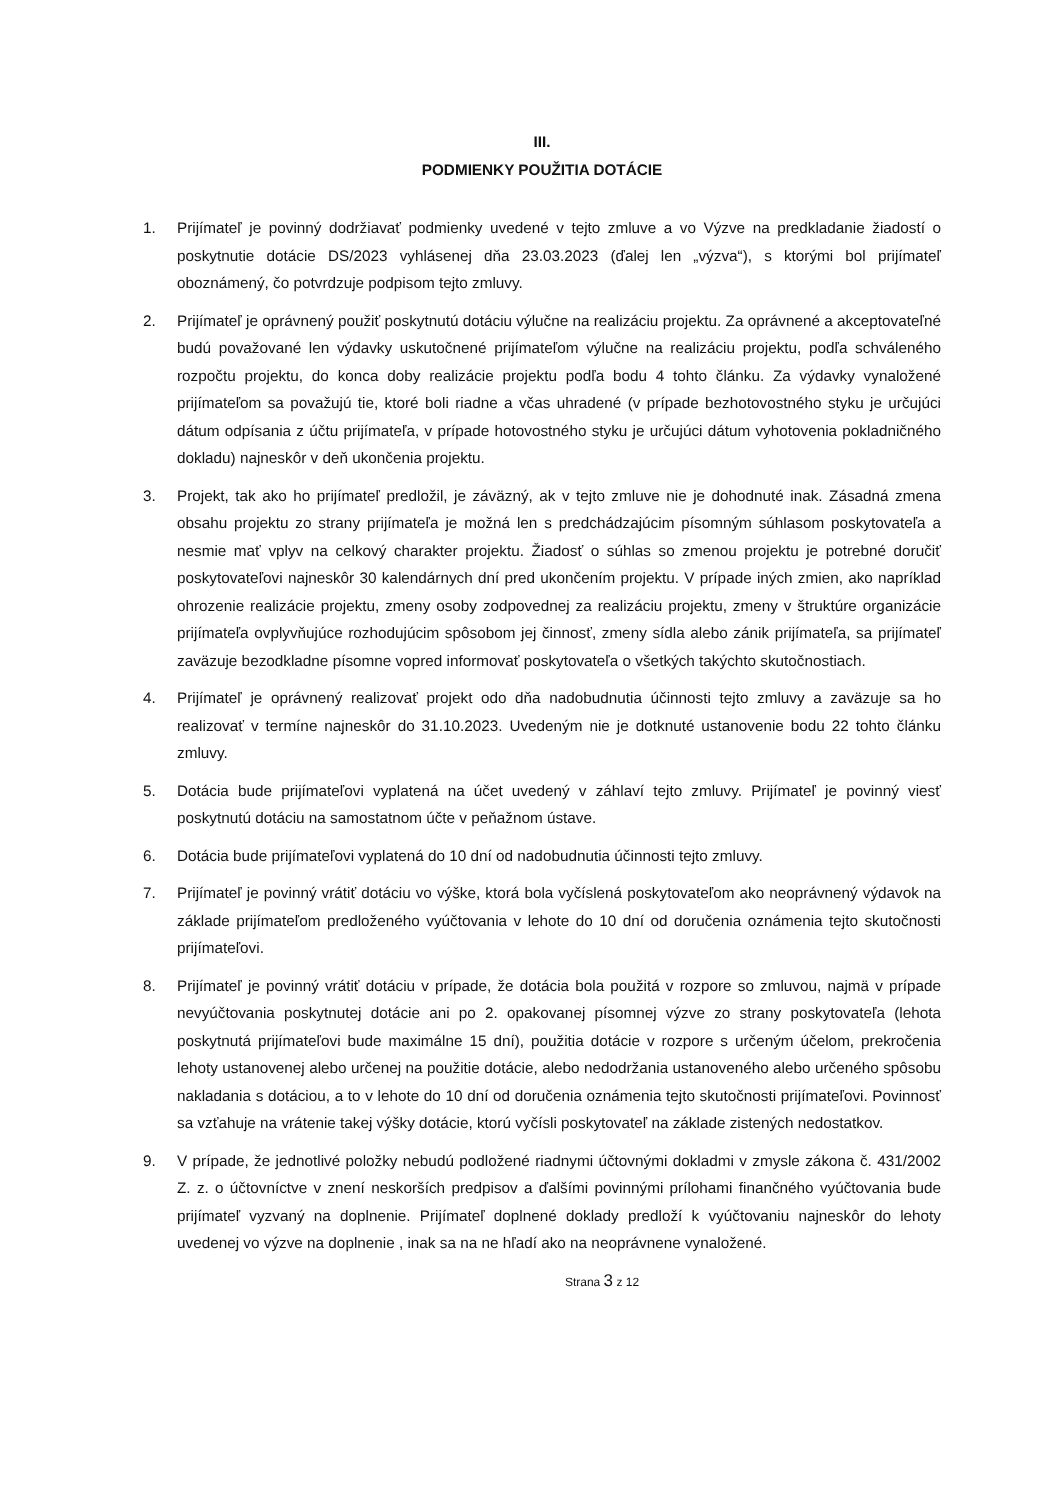III.
PODMIENKY POUŽITIA DOTÁCIE
1. Prijímateľ je povinný dodržiavať podmienky uvedené v tejto zmluve a vo Výzve na predkladanie žiadostí o poskytnutie dotácie DS/2023 vyhlásenej dňa 23.03.2023 (ďalej len „výzva“), s ktorými bol prijímateľ oboznámený, čo potvrdzuje podpisom tejto zmluvy.
2. Prijímateľ je oprávnený použiť poskytnutú dotáciu výlučne na realizáciu projektu. Za oprávnené a akceptovateľné budú považované len výdavky uskutočnené prijímateľom výlučne na realizáciu projektu, podľa schváleného rozpočtu projektu, do konca doby realizácie projektu podľa bodu 4 tohto článku. Za výdavky vynaložené prijímateľom sa považujú tie, ktoré boli riadne a včas uhradené (v prípade bezhotovostného styku je určujúci dátum odpísania z účtu prijímateľa, v prípade hotovostného styku je určujúci dátum vyhotovenia pokladničného dokladu) najneskôr v deň ukončenia projektu.
3. Projekt, tak ako ho prijímateľ predložil, je záväzný, ak v tejto zmluve nie je dohodnuté inak. Zásadná zmena obsahu projektu zo strany prijímateľa je možná len s predchádzajúcim písomným súhlasom poskytovateľa a nesmie mať vplyv na celkový charakter projektu. Žiadosť o súhlas so zmenou projektu je potrebné doručiť poskytovateľovi najneskôr 30 kalendárnych dní pred ukončením projektu. V prípade iných zmien, ako napríklad ohrozenie realizácie projektu, zmeny osoby zodpovednej za realizáciu projektu, zmeny v štruktúre organizácie prijímateľa ovplyvňujúce rozhodujúcim spôsobom jej činnosť, zmeny sídla alebo zánik prijímateľa, sa prijímateľ zaväzuje bezodkladne písomne vopred informovať poskytovateľa o všetkých takýchto skutočnostiach.
4. Prijímateľ je oprávnený realizovať projekt odo dňa nadobudnutia účinnosti tejto zmluvy a zaväzuje sa ho realizovať v termíne najneskôr do 31.10.2023. Uvedeným nie je dotknuté ustanovenie bodu 22 tohto článku zmluvy.
5. Dotácia bude prijímateľovi vyplatená na účet uvedený v záhlaví tejto zmluvy. Prijímateľ je povinný viesť poskytnutú dotáciu na samostatnom účte v peňažnom ústave.
6. Dotácia bude prijímateľovi vyplatená do 10 dní od nadobudnutia účinnosti tejto zmluvy.
7. Prijímateľ je povinný vrátiť dotáciu vo výške, ktorá bola vyčíslená poskytovateľom ako neoprávnený výdavok na základe prijímateľom predloženého vyúčtovania v lehote do 10 dní od doručenia oznámenia tejto skutočnosti prijímateľovi.
8. Prijímateľ je povinný vrátiť dotáciu v prípade, že dotácia bola použitá v rozpore so zmluvou, najmä v prípade nevyúčtovania poskytnutej dotácie ani po 2. opakovanej písomnej výzve zo strany poskytovateľa (lehota poskytnutá prijímateľovi bude maximálne 15 dní), použitia dotácie v rozpore s určeným účelom, prekročenia lehoty ustanovenej alebo určenej na použitie dotácie, alebo nedodržania ustanoveného alebo určeného spôsobu nakladania s dotáciou, a to v lehote do 10 dní od doručenia oznámenia tejto skutočnosti prijímateľovi. Povinnosť sa vzťahuje na vrátenie takej výšky dotácie, ktorú vyčísli poskytovateľ na základe zistených nedostatkov.
9. V prípade, že jednotlivé položky nebudú podložené riadnymi účtovnými dokladmi v zmysle zákona č. 431/2002 Z. z. o účtovníctve v znení neskorších predpisov a ďalšími povinnými prílohami finančného vyúčtovania bude prijímateľ vyzvaný na doplnenie. Prijímateľ doplnené doklady predloží k vyúčtovaniu najneskôr do lehoty uvedenej vo výzve na doplnenie , inak sa na ne hľadí ako na neoprávnene vynaložené.
Strana 3 z 12